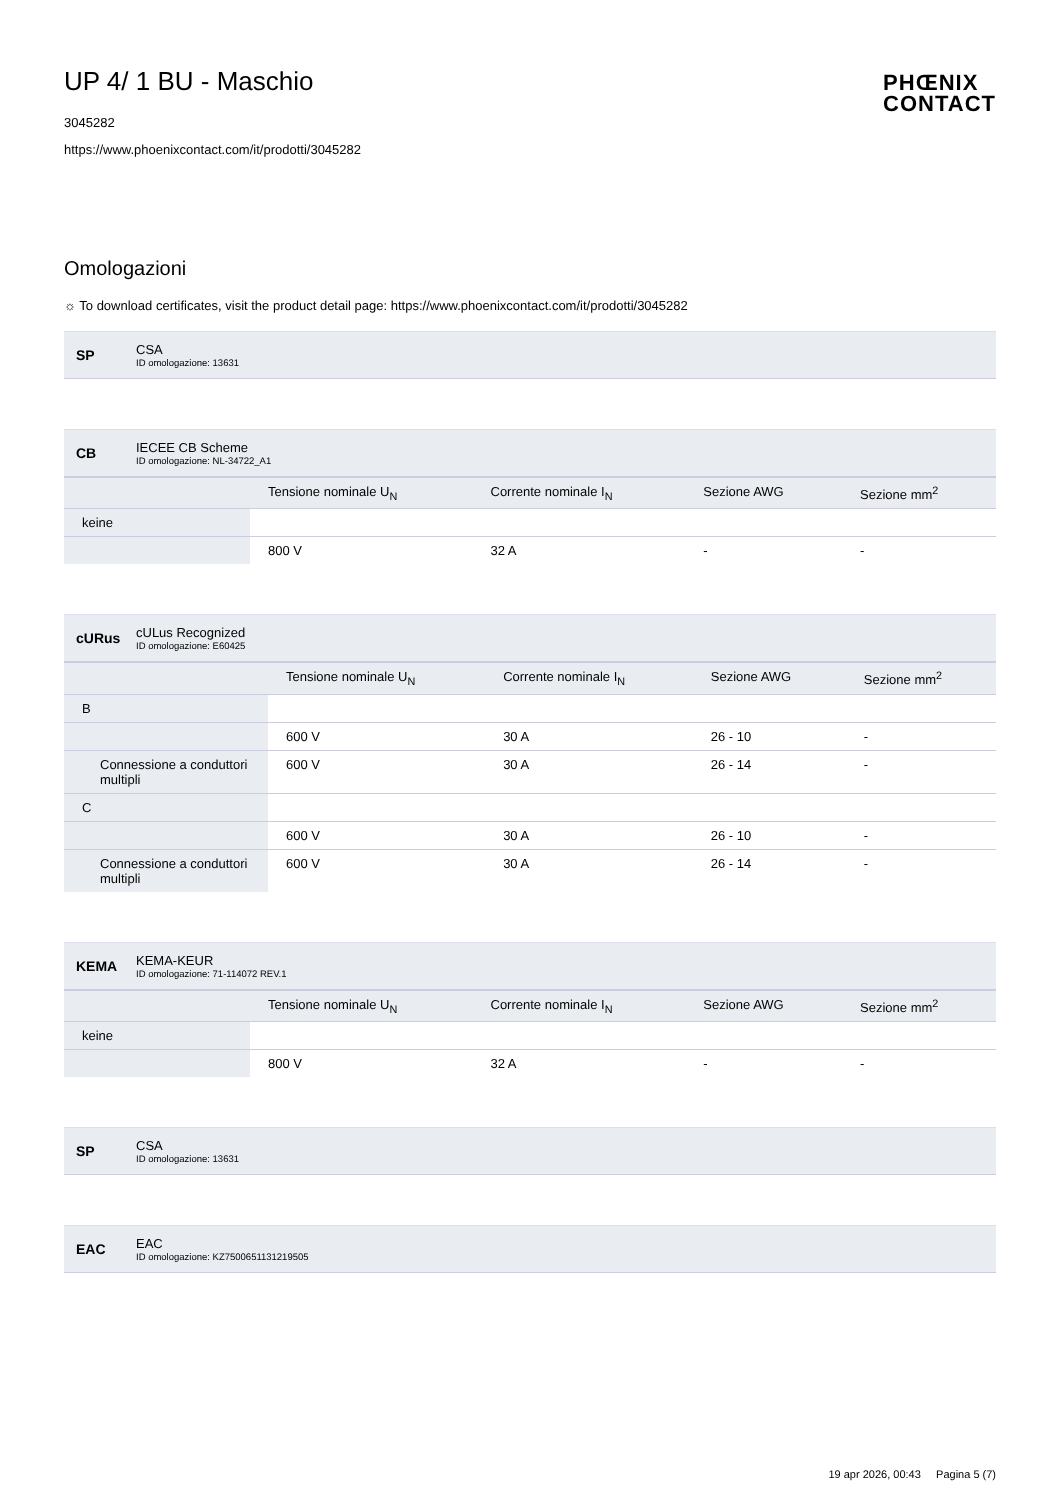UP 4/ 1 BU - Maschio
3045282
https://www.phoenixcontact.com/it/prodotti/3045282
PHŒNIX
CONTACT
Omologazioni
☼ To download certificates, visit the product detail page: https://www.phoenixcontact.com/it/prodotti/3045282
SP
CSA
ID omologazione: 13631
CB
IECEE CB Scheme
ID omologazione: NL-34722_A1
| | Tensione nominale U<sub>N</sub> | Corrente nominale I<sub>N</sub> | Sezione AWG | Sezione mm<sup>2</sup> |
| --- | --- | --- | --- | --- |
| keine | | | | |
| | 800 V | 32 A | - | - |
cURus
cULus Recognized
ID omologazione: E60425
| | Tensione nominale U<sub>N</sub> | Corrente nominale I<sub>N</sub> | Sezione AWG | Sezione mm<sup>2</sup> |
| --- | --- | --- | --- | --- |
| B | | | | |
| | 600 V | 30 A | 26 - 10 | - |
| Connessione a conduttori multipli | 600 V | 30 A | 26 - 14 | - |
| C | | | | |
| | 600 V | 30 A | 26 - 10 | - |
| Connessione a conduttori multipli | 600 V | 30 A | 26 - 14 | - |
KEMA
KEMA-KEUR
ID omologazione: 71-114072 REV.1
| | Tensione nominale U<sub>N</sub> | Corrente nominale I<sub>N</sub> | Sezione AWG | Sezione mm<sup>2</sup> |
| --- | --- | --- | --- | --- |
| keine | | | | |
| | 800 V | 32 A | - | - |
SP
CSA
ID omologazione: 13631
EAC
EAC
ID omologazione: KZ7500651131219505
19 apr 2026, 00:43 Pagina 5 (7)